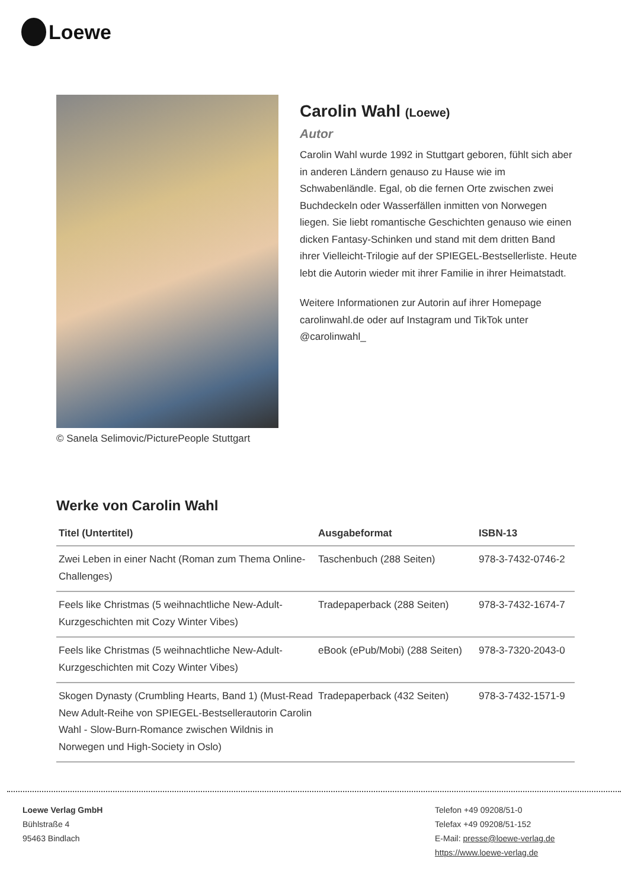Loewe
© Sanela Selimovic/PicturePeople Stuttgart
Carolin Wahl (Loewe)
Autor
Carolin Wahl wurde 1992 in Stuttgart geboren, fühlt sich aber in anderen Ländern genauso zu Hause wie im Schwabenländle. Egal, ob die fernen Orte zwischen zwei Buchdeckeln oder Wasserfällen inmitten von Norwegen liegen. Sie liebt romantische Geschichten genauso wie einen dicken Fantasy-Schinken und stand mit dem dritten Band ihrer Vielleicht-Trilogie auf der SPIEGEL-Bestsellerliste. Heute lebt die Autorin wieder mit ihrer Familie in ihrer Heimatstadt.
Weitere Informationen zur Autorin auf ihrer Homepage carolinwahl.de oder auf Instagram und TikTok unter @carolinwahl_
Werke von Carolin Wahl
| Titel (Untertitel) | Ausgabeformat | ISBN-13 |
| --- | --- | --- |
| Zwei Leben in einer Nacht (Roman zum Thema Online-Challenges) | Taschenbuch (288 Seiten) | 978-3-7432-0746-2 |
| Feels like Christmas (5 weihnachtliche New-Adult-Kurzgeschichten mit Cozy Winter Vibes) | Tradepaperback (288 Seiten) | 978-3-7432-1674-7 |
| Feels like Christmas (5 weihnachtliche New-Adult-Kurzgeschichten mit Cozy Winter Vibes) | eBook (ePub/Mobi) (288 Seiten) | 978-3-7320-2043-0 |
| Skogen Dynasty (Crumbling Hearts, Band 1) (Must-Read New Adult-Reihe von SPIEGEL-Bestsellerautorin Carolin Wahl - Slow-Burn-Romance zwischen Wildnis in Norwegen und High-Society in Oslo) | Tradepaperback (432 Seiten) | 978-3-7432-1571-9 |
Loewe Verlag GmbH
Bühlstraße 4
95463 Bindlach
Telefon +49 09208/51-0
Telefax +49 09208/51-152
E-Mail: presse@loewe-verlag.de
https://www.loewe-verlag.de